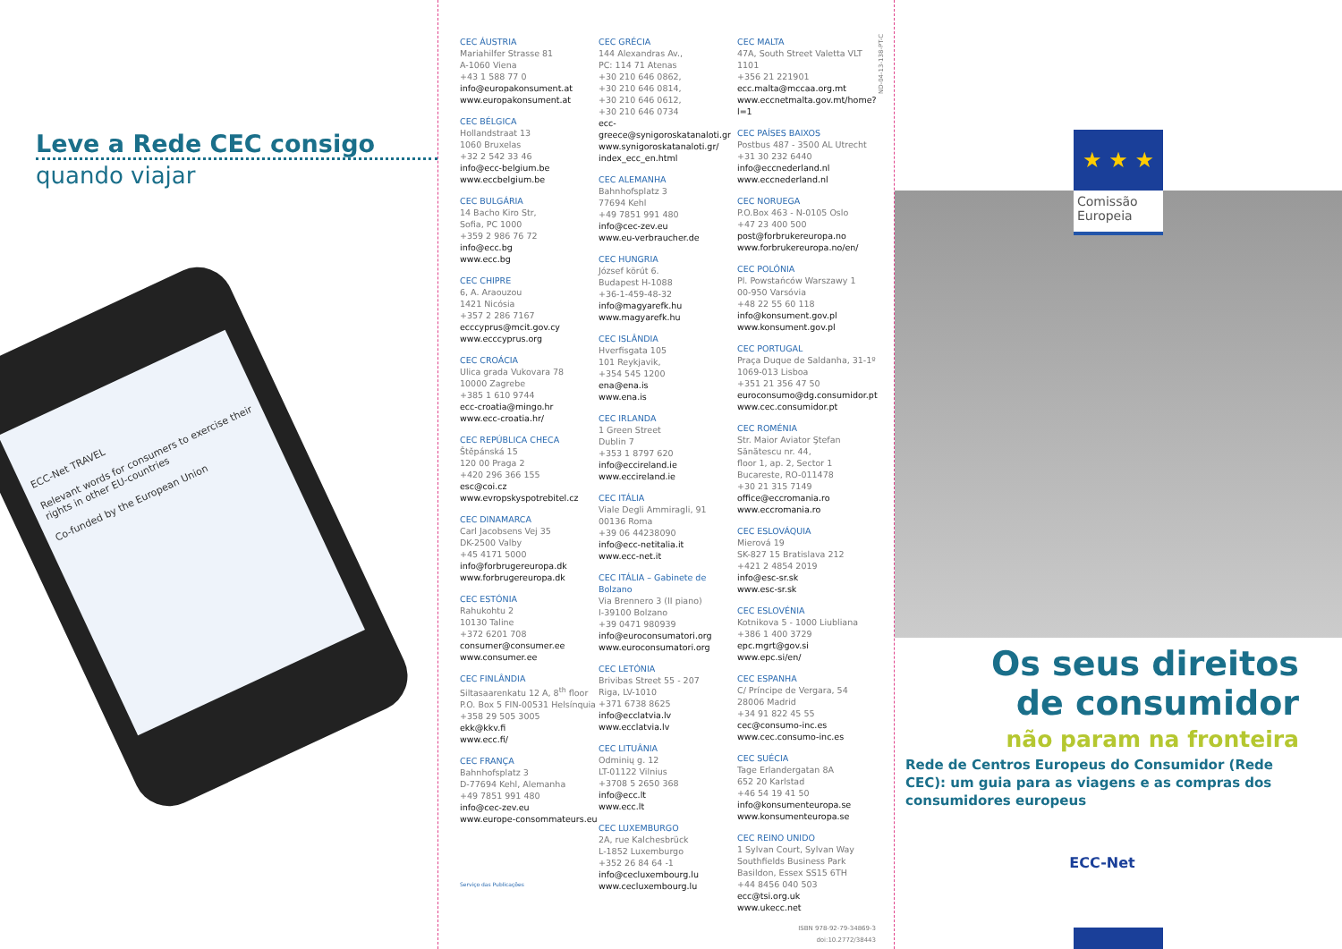Leve a Rede CEC consigo
quando viajar
ECC-Net TRAVEL
Relevant words for consumers to exercise their rights in other EU-countries
Co-funded by the European Union
CEC ÁUSTRIA
Mariahilfer Strasse 81
A-1060 Viena
+43 1 588 77 0
info@europakonsument.at
www.europakonsument.at
CEC BÉLGICA
Hollandstraat 13
1060 Bruxelas
+32 2 542 33 46
info@ecc-belgium.be
www.eccbelgium.be
CEC BULGÁRIA
14 Bacho Kiro Str,
Sofia, PC 1000
+359 2 986 76 72
info@ecc.bg
www.ecc.bg
CEC CHIPRE
6, A. Araouzou
1421 Nicósia
+357 2 286 7167
ecccyprus@mcit.gov.cy
www.ecccyprus.org
CEC CROÁCIA
Ulica grada Vukovara 78
10000 Zagrebe
+385 1 610 9744
ecc-croatia@mingo.hr
www.ecc-croatia.hr/
CEC REPÚBLICA CHECA
Štěpánská 15
120 00 Praga 2
+420 296 366 155
esc@coi.cz
www.evropskyspotrebitel.cz
CEC DINAMARCA
Carl Jacobsens Vej 35
DK-2500 Valby
+45 4171 5000
info@forbrugereuropa.dk
www.forbrugereuropa.dk
CEC ESTÓNIA
Rahukohtu 2
10130 Taline
+372 6201 708
consumer@consumer.ee
www.consumer.ee
CEC FINLÂNDIA
Siltasaarenkatu 12 A, 8<sup>th</sup> floor
P.O. Box 5 FIN-00531 Helsínquia
+358 29 505 3005
ekk@kkv.fi
www.ecc.fi/
CEC FRANÇA
Bahnhofsplatz 3
D-77694 Kehl, Alemanha
+49 7851 991 480
info@cec-zev.eu
www.europe-consommateurs.eu
Serviço das Publicações
CEC GRÉCIA
144 Alexandras Av.,
PC: 114 71 Atenas
+30 210 646 0862,
+30 210 646 0814,
+30 210 646 0612,
+30 210 646 0734
ecc-greece@synigoroskatanaloti.gr
www.synigoroskatanaloti.gr/
index_ecc_en.html
CEC ALEMANHA
Bahnhofsplatz 3
77694 Kehl
+49 7851 991 480
info@cec-zev.eu
www.eu-verbraucher.de
CEC HUNGRIA
József körút 6.
Budapest H-1088
+36-1-459-48-32
info@magyarefk.hu
www.magyarefk.hu
CEC ISLÂNDIA
Hverfisgata 105
101 Reykjavik,
+354 545 1200
ena@ena.is
www.ena.is
CEC IRLANDA
1 Green Street
Dublin 7
+353 1 8797 620
info@eccireland.ie
www.eccireland.ie
CEC ITÁLIA
Viale Degli Ammiragli, 91
00136 Roma
+39 06 44238090
info@ecc-netitalia.it
www.ecc-net.it
CEC ITÁLIA – Gabinete de Bolzano
Via Brennero 3 (II piano)
I-39100 Bolzano
+39 0471 980939
info@euroconsumatori.org
www.euroconsumatori.org
CEC LETÓNIA
Brivibas Street 55 - 207
Riga, LV-1010
+371 6738 8625
info@ecclatvia.lv
www.ecclatvia.lv
CEC LITUÂNIA
Odminių g. 12
LT-01122 Vilnius
+3708 5 2650 368
info@ecc.lt
www.ecc.lt
CEC LUXEMBURGO
2A, rue Kalchesbrück
L-1852 Luxemburgo
+352 26 84 64 -1
info@cecluxembourg.lu
www.cecluxembourg.lu
CEC MALTA
47A, South Street Valetta VLT 1101
+356 21 221901
ecc.malta@mccaa.org.mt
www.eccnetmalta.gov.mt/home?l=1
CEC PAÍSES BAIXOS
Postbus 487 - 3500 AL Utrecht
+31 30 232 6440
info@eccnederland.nl
www.eccnederland.nl
CEC NORUEGA
P.O.Box 463 - N-0105 Oslo
+47 23 400 500
post@forbrukereuropa.no
www.forbrukereuropa.no/en/
CEC POLÓNIA
Pl. Powstańców Warszawy 1
00-950 Varsóvia
+48 22 55 60 118
info@konsument.gov.pl
www.konsument.gov.pl
CEC PORTUGAL
Praça Duque de Saldanha, 31-1º
1069-013 Lisboa
+351 21 356 47 50
euroconsumo@dg.consumidor.pt
www.cec.consumidor.pt
CEC ROMÉNIA
Str. Maior Aviator Ştefan
Sănătescu nr. 44,
floor 1, ap. 2, Sector 1
Bucareste, RO-011478
+30 21 315 7149
office@eccromania.ro
www.eccromania.ro
CEC ESLOVÁQUIA
Mierová 19
SK-827 15 Bratislava 212
+421 2 4854 2019
info@esc-sr.sk
www.esc-sr.sk
CEC ESLOVÉNIA
Kotnikova 5 - 1000 Liubliana
+386 1 400 3729
epc.mgrt@gov.si
www.epc.si/en/
CEC ESPANHA
C/ Príncipe de Vergara, 54
28006 Madrid
+34 91 822 45 55
cec@consumo-inc.es
www.cec.consumo-inc.es
CEC SUÉCIA
Tage Erlandergatan 8A
652 20 Karlstad
+46 54 19 41 50
info@konsumenteuropa.se
www.konsumenteuropa.se
CEC REINO UNIDO
1 Sylvan Court, Sylvan Way
Southfields Business Park
Basildon, Essex SS15 6TH
+44 8456 040 503
ecc@tsi.org.uk
www.ukecc.net
ISBN 978-92-79-34869-3
doi:10.2772/38443
ND-04-13-138-PT-C
★ ★ ★
Comissão
Europeia
Os seus direitos
de consumidor
não param na fronteira
Rede de Centros Europeus do Consumidor (Rede CEC): um guia para as viagens e as compras dos consumidores europeus
ECC-Net